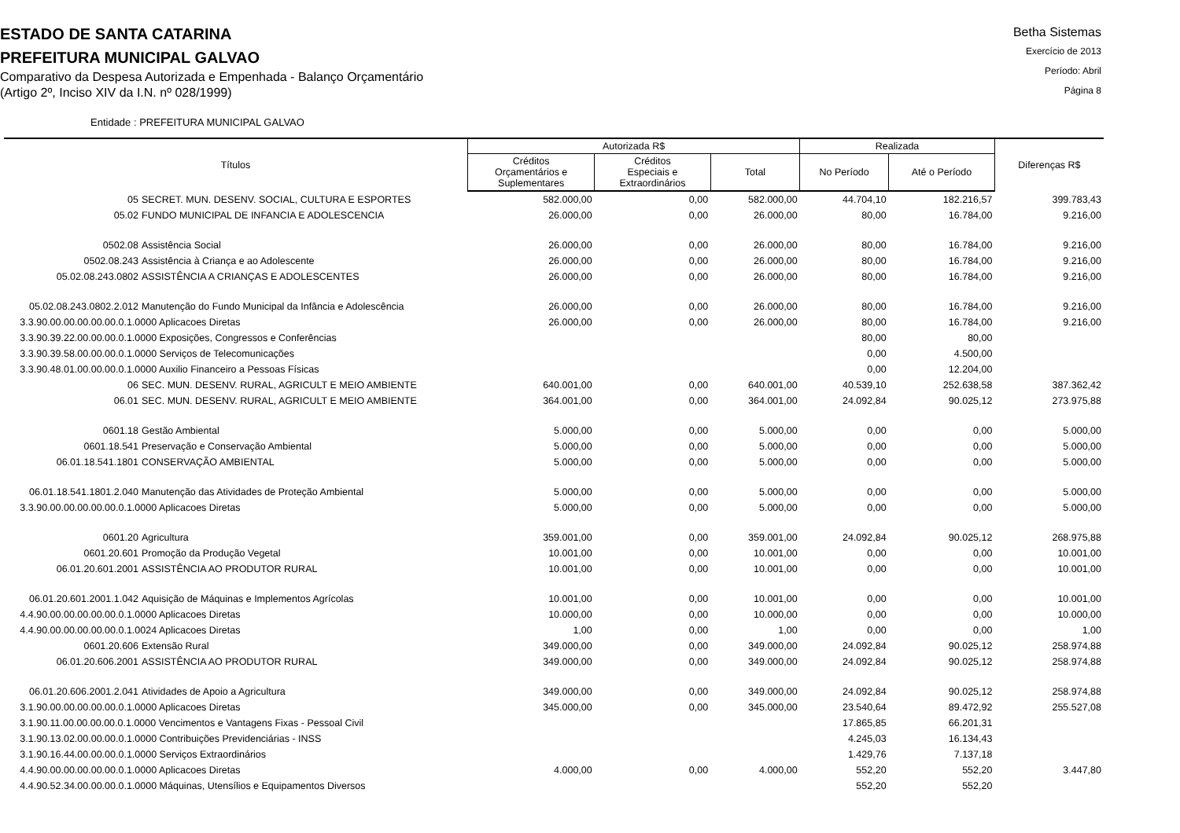ESTADO DE SANTA CATARINA
PREFEITURA MUNICIPAL GALVAO
Comparativo da Despesa Autorizada e Empenhada - Balanço Orçamentário
(Artigo 2º, Inciso XIV da I.N. nº 028/1999)
Betha Sistemas
Exercício de 2013
Período: Abril
Página 8
Entidade : PREFEITURA MUNICIPAL GALVAO
| Títulos | Autorizada R$ | | | Realizada | | Diferenças R$ |
| --- | --- | --- | --- | --- | --- | --- |
| | Créditos Orçamentários e Suplementares | Créditos Especiais e Extraordinários | Total | No Período | Até o Período | |
| 05 SECRET. MUN. DESENV. SOCIAL, CULTURA E ESPORTES | 582.000,00 | 0,00 | 582.000,00 | 44.704,10 | 182.216,57 | 399.783,43 |
| 05.02 FUNDO MUNICIPAL DE INFANCIA E ADOLESCENCIA | 26.000,00 | 0,00 | 26.000,00 | 80,00 | 16.784,00 | 9.216,00 |
| 0502.08 Assistência Social | 26.000,00 | 0,00 | 26.000,00 | 80,00 | 16.784,00 | 9.216,00 |
| 0502.08.243 Assistência à Criança e ao Adolescente | 26.000,00 | 0,00 | 26.000,00 | 80,00 | 16.784,00 | 9.216,00 |
| 05.02.08.243.0802 ASSISTÊNCIA A CRIANÇAS E ADOLESCENTES | 26.000,00 | 0,00 | 26.000,00 | 80,00 | 16.784,00 | 9.216,00 |
| 05.02.08.243.0802.2.012 Manutenção do Fundo Municipal da Infância e Adolescência | 26.000,00 | 0,00 | 26.000,00 | 80,00 | 16.784,00 | 9.216,00 |
| 3.3.90.00.00.00.00.00.0.1.0000 Aplicacoes Diretas | 26.000,00 | 0,00 | 26.000,00 | 80,00 | 16.784,00 | 9.216,00 |
| 3.3.90.39.22.00.00.00.0.1.0000 Exposições, Congressos e Conferências | | | | 80,00 | 80,00 | |
| 3.3.90.39.58.00.00.00.0.1.0000 Serviços de Telecomunicações | | | | 0,00 | 4.500,00 | |
| 3.3.90.48.01.00.00.00.0.1.0000 Auxilio Financeiro a Pessoas Físicas | | | | 0,00 | 12.204,00 | |
| 06 SEC. MUN. DESENV. RURAL, AGRICULT E MEIO AMBIENTE | 640.001,00 | 0,00 | 640.001,00 | 40.539,10 | 252.638,58 | 387.362,42 |
| 06.01 SEC. MUN. DESENV. RURAL, AGRICULT E MEIO AMBIENTE | 364.001,00 | 0,00 | 364.001,00 | 24.092,84 | 90.025,12 | 273.975,88 |
| 0601.18 Gestão Ambiental | 5.000,00 | 0,00 | 5.000,00 | 0,00 | 0,00 | 5.000,00 |
| 0601.18.541 Preservação e Conservação Ambiental | 5.000,00 | 0,00 | 5.000,00 | 0,00 | 0,00 | 5.000,00 |
| 06.01.18.541.1801 CONSERVAÇÃO AMBIENTAL | 5.000,00 | 0,00 | 5.000,00 | 0,00 | 0,00 | 5.000,00 |
| 06.01.18.541.1801.2.040 Manutenção das Atividades de Proteção Ambiental | 5.000,00 | 0,00 | 5.000,00 | 0,00 | 0,00 | 5.000,00 |
| 3.3.90.00.00.00.00.00.0.1.0000 Aplicacoes Diretas | 5.000,00 | 0,00 | 5.000,00 | 0,00 | 0,00 | 5.000,00 |
| 0601.20 Agricultura | 359.001,00 | 0,00 | 359.001,00 | 24.092,84 | 90.025,12 | 268.975,88 |
| 0601.20.601 Promoção da Produção Vegetal | 10.001,00 | 0,00 | 10.001,00 | 0,00 | 0,00 | 10.001,00 |
| 06.01.20.601.2001 ASSISTÊNCIA AO PRODUTOR RURAL | 10.001,00 | 0,00 | 10.001,00 | 0,00 | 0,00 | 10.001,00 |
| 06.01.20.601.2001.1.042 Aquisição de Máquinas e Implementos Agrícolas | 10.001,00 | 0,00 | 10.001,00 | 0,00 | 0,00 | 10.001,00 |
| 4.4.90.00.00.00.00.00.0.1.0000 Aplicacoes Diretas | 10.000,00 | 0,00 | 10.000,00 | 0,00 | 0,00 | 10.000,00 |
| 4.4.90.00.00.00.00.00.0.1.0024 Aplicacoes Diretas | 1,00 | 0,00 | 1,00 | 0,00 | 0,00 | 1,00 |
| 0601.20.606 Extensão Rural | 349.000,00 | 0,00 | 349.000,00 | 24.092,84 | 90.025,12 | 258.974,88 |
| 06.01.20.606.2001 ASSISTÊNCIA AO PRODUTOR RURAL | 349.000,00 | 0,00 | 349.000,00 | 24.092,84 | 90.025,12 | 258.974,88 |
| 06.01.20.606.2001.2.041 Atividades de Apoio a Agricultura | 349.000,00 | 0,00 | 349.000,00 | 24.092,84 | 90.025,12 | 258.974,88 |
| 3.1.90.00.00.00.00.00.0.1.0000 Aplicacoes Diretas | 345.000,00 | 0,00 | 345.000,00 | 23.540,64 | 89.472,92 | 255.527,08 |
| 3.1.90.11.00.00.00.00.0.1.0000 Vencimentos e Vantagens Fixas - Pessoal Civil | | | | 17.865,85 | 66.201,31 | |
| 3.1.90.13.02.00.00.00.0.1.0000 Contribuições Previdenciárias - INSS | | | | 4.245,03 | 16.134,43 | |
| 3.1.90.16.44.00.00.00.0.1.0000 Serviços Extraordinários | | | | 1.429,76 | 7.137,18 | |
| 4.4.90.00.00.00.00.00.0.1.0000 Aplicacoes Diretas | 4.000,00 | 0,00 | 4.000,00 | 552,20 | 552,20 | 3.447,80 |
| 4.4.90.52.34.00.00.00.0.1.0000 Máquinas, Utensílios e Equipamentos Diversos | | | | 552,20 | 552,20 | |